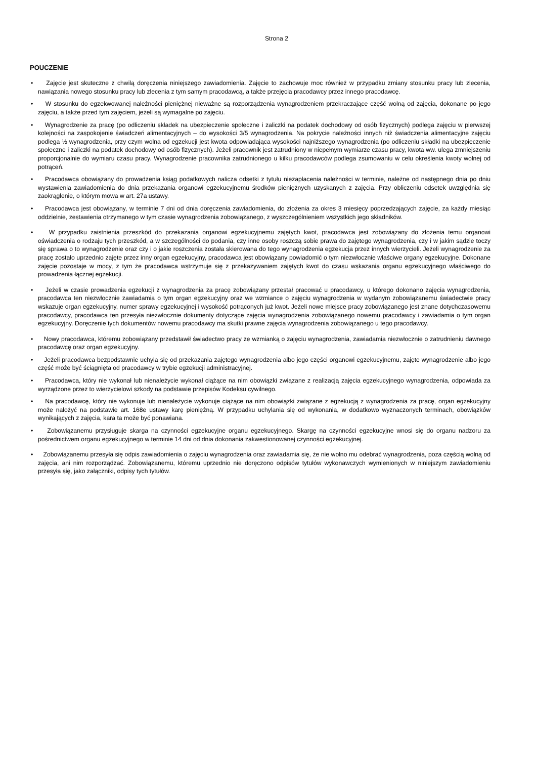Strona 2
POUCZENIE
• Zajęcie jest skuteczne z chwilą doręczenia niniejszego zawiadomienia. Zajęcie to zachowuje moc również w przypadku zmiany stosunku pracy lub zlecenia, nawiązania nowego stosunku pracy lub zlecenia z tym samym pracodawcą, a także przejęcia pracodawcy przez innego pracodawcę.
• W stosunku do egzekwowanej należności pieniężnej nieważne są rozporządzenia wynagrodzeniem przekraczające część wolną od zajęcia, dokonane po jego zajęciu, a także przed tym zajęciem, jeżeli są wymagalne po zajęciu.
• Wynagrodzenie za pracę (po odliczeniu składek na ubezpieczenie społeczne i zaliczki na podatek dochodowy od osób fizycznych) podlega zajęciu w pierwszej kolejności na zaspokojenie świadczeń alimentacyjnych – do wysokości 3/5 wynagrodzenia. Na pokrycie należności innych niż świadczenia alimentacyjne zajęciu podlega ½ wynagrodzenia, przy czym wolna od egzekucji jest kwota odpowiadająca wysokości najniższego wynagrodzenia (po odliczeniu składki na ubezpieczenie społeczne i zaliczki na podatek dochodowy od osób fizycznych). Jeżeli pracownik jest zatrudniony w niepełnym wymiarze czasu pracy, kwota ww. ulega zmniejszeniu proporcjonalnie do wymiaru czasu pracy. Wynagrodzenie pracownika zatrudnionego u kilku pracodawców podlega zsumowaniu w celu określenia kwoty wolnej od potrąceń.
• Pracodawca obowiązany do prowadzenia ksiąg podatkowych nalicza odsetki z tytułu niezapłacenia należności w terminie, należne od następnego dnia po dniu wystawienia zawiadomienia do dnia przekazania organowi egzekucyjnemu środków pieniężnych uzyskanych z zajęcia. Przy obliczeniu odsetek uwzględnia się zaokrąglenie, o którym mowa w art. 27a ustawy.
• Pracodawca jest obowiązany, w terminie 7 dni od dnia doręczenia zawiadomienia, do złożenia za okres 3 miesięcy poprzedzających zajęcie, za każdy miesiąc oddzielnie, zestawienia otrzymanego w tym czasie wynagrodzenia zobowiązanego, z wyszczególnieniem wszystkich jego składników.
• W przypadku zaistnienia przeszkód do przekazania organowi egzekucyjnemu zajętych kwot, pracodawca jest zobowiązany do złożenia temu organowi oświadczenia o rodzaju tych przeszkód, a w szczególności do podania, czy inne osoby roszczą sobie prawa do zajętego wynagrodzenia, czy i w jakim sądzie toczy się sprawa o to wynagrodzenie oraz czy i o jakie roszczenia została skierowana do tego wynagrodzenia egzekucja przez innych wierzycieli. Jeżeli wynagrodzenie za pracę zostało uprzednio zajęte przez inny organ egzekucyjny, pracodawca jest obowiązany powiadomić o tym niezwłocznie właściwe organy egzekucyjne. Dokonane zajęcie pozostaje w mocy, z tym że pracodawca wstrzymuje się z przekazywaniem zajętych kwot do czasu wskazania organu egzekucyjnego właściwego do prowadzenia łącznej egzekucji.
• Jeżeli w czasie prowadzenia egzekucji z wynagrodzenia za pracę zobowiązany przestał pracować u pracodawcy, u którego dokonano zajęcia wynagrodzenia, pracodawca ten niezwłocznie zawiadamia o tym organ egzekucyjny oraz we wzmiance o zajęciu wynagrodzenia w wydanym zobowiązanemu świadectwie pracy wskazuje organ egzekucyjny, numer sprawy egzekucyjnej i wysokość potrąconych już kwot. Jeżeli nowe miejsce pracy zobowiązanego jest znane dotychczasowemu pracodawcy, pracodawca ten przesyła niezwłocznie dokumenty dotyczące zajęcia wynagrodzenia zobowiązanego nowemu pracodawcy i zawiadamia o tym organ egzekucyjny. Doręczenie tych dokumentów nowemu pracodawcy ma skutki prawne zajęcia wynagrodzenia zobowiązanego u tego pracodawcy.
• Nowy pracodawca, któremu zobowiązany przedstawił świadectwo pracy ze wzmianką o zajęciu wynagrodzenia, zawiadamia niezwłocznie o zatrudnieniu dawnego pracodawcę oraz organ egzekucyjny.
• Jeżeli pracodawca bezpodstawnie uchyla się od przekazania zajętego wynagrodzenia albo jego części organowi egzekucyjnemu, zajęte wynagrodzenie albo jego część może być ściągnięta od pracodawcy w trybie egzekucji administracyjnej.
• Pracodawca, który nie wykonał lub nienależycie wykonał ciążące na nim obowiązki związane z realizacją zajęcia egzekucyjnego wynagrodzenia, odpowiada za wyrządzone przez to wierzycielowi szkody na podstawie przepisów Kodeksu cywilnego.
• Na pracodawcę, który nie wykonuje lub nienależycie wykonuje ciążące na nim obowiązki związane z egzekucją z wynagrodzenia za pracę, organ egzekucyjny może nałożyć na podstawie art. 168e ustawy karę pieniężną. W przypadku uchylania się od wykonania, w dodatkowo wyznaczonych terminach, obowiązków wynikających z zajęcia, kara ta może być ponawiana.
• Zobowiązanemu przysługuje skarga na czynności egzekucyjne organu egzekucyjnego. Skargę na czynności egzekucyjne wnosi się do organu nadzoru za pośrednictwem organu egzekucyjnego w terminie 14 dni od dnia dokonania zakwestionowanej czynności egzekucyjnej.
• Zobowiązanemu przesyła się odpis zawiadomienia o zajęciu wynagrodzenia oraz zawiadamia się, że nie wolno mu odebrać wynagrodzenia, poza częścią wolną od zajęcia, ani nim rozporządzać. Zobowiązanemu, któremu uprzednio nie doręczono odpisów tytułów wykonawczych wymienionych w niniejszym zawiadomieniu przesyła się, jako załączniki, odpisy tych tytułów.